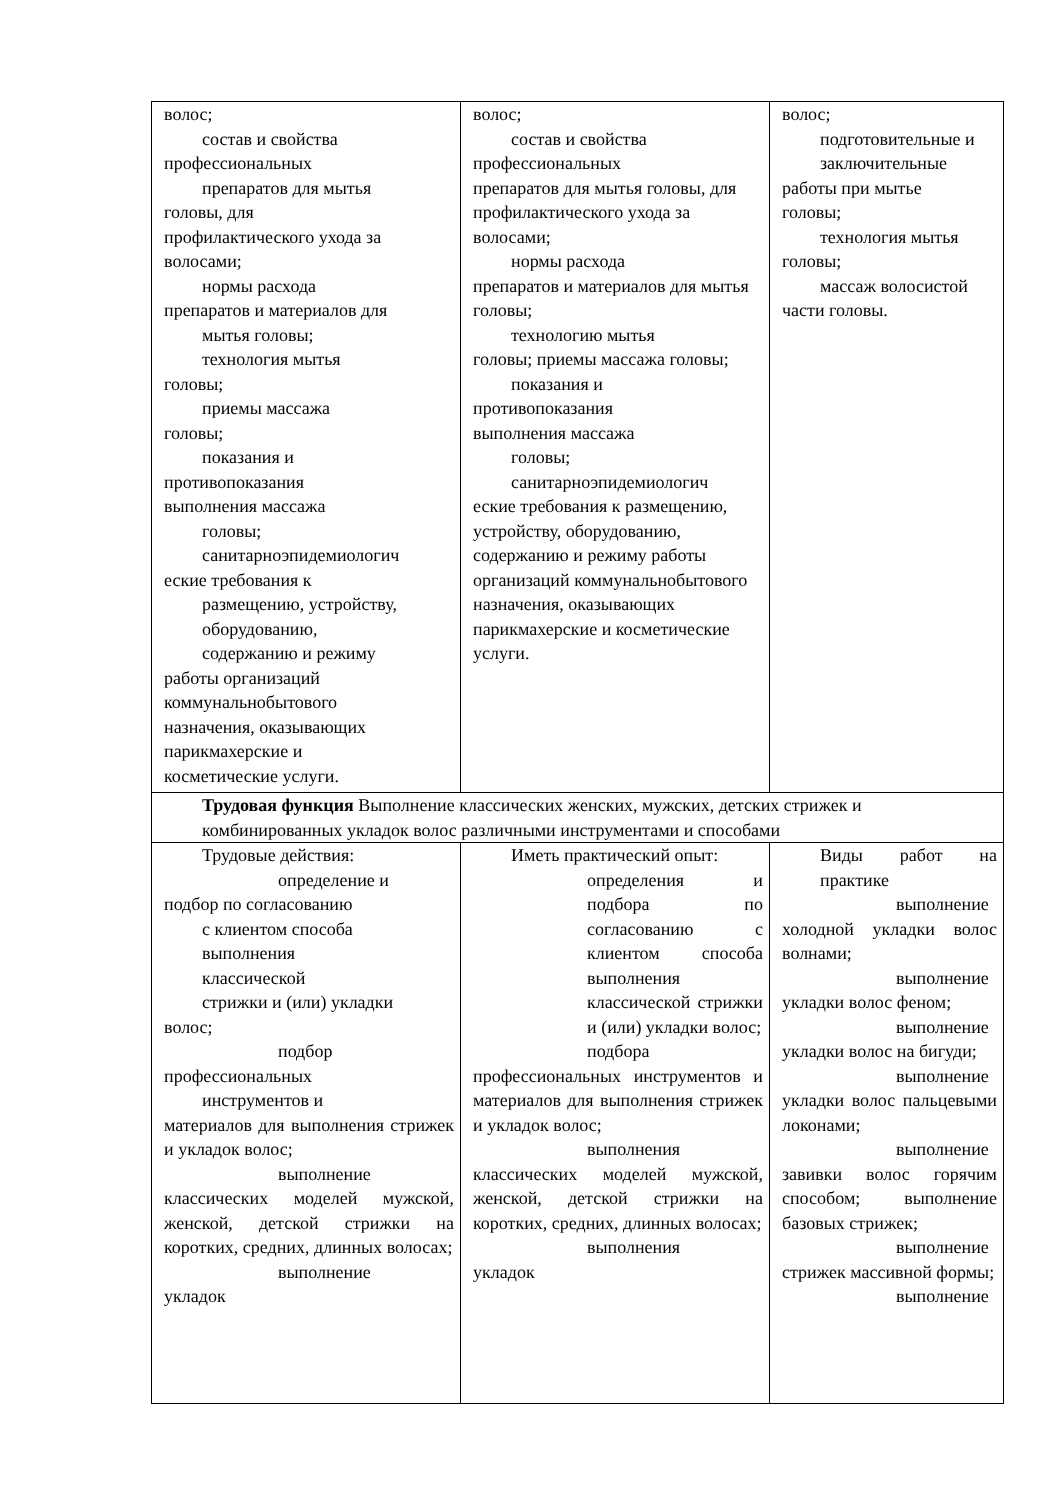| волос; состав и свойства профессиональных препаратов для мытья головы, для профилактического ухода за волосами; нормы расхода препаратов и материалов для мытья головы; технология мытья головы; приемы массажа головы; показания и противопоказания выполнения массажа головы; санитарноэпидемиологич еские требования к размещению, устройству, оборудованию, содержанию и режиму работы организаций коммунальнобытового назначения, оказывающих парикмахерские и косметические услуги. | волос; состав и свойства профессиональных препаратов для мытья головы, для профилактического ухода за волосами; нормы расхода препаратов и материалов для мытья головы; технологию мытья головы; приемы массажа головы; показания и противопоказания выполнения массажа головы; санитарноэпидемиологич еские требования к размещению, устройству, оборудованию, содержанию и режиму работы организаций коммунальнобытового назначения, оказывающих парикмахерские и косметические услуги. | волос; подготовительные и заключительные работы при мытье головы; технология мытья головы; массаж волосистой части головы. |
| Трудовая функция Выполнение классических женских, мужских, детских стрижек и комбинированных укладок волос различными инструментами и способами | | |
| Трудовые действия: определение и подбор по согласованию с клиентом способа выполнения классической стрижки и (или) укладки волос; подбор профессиональных инструментов и материалов для выполнения стрижек и укладок волос; выполнение классических моделей мужской, женской, детской стрижки на коротких, средних, длинных волосах; выполнение укладок | Иметь практический опыт: определения и подбора по согласованию с клиентом способа выполнения классической стрижки и (или) укладки волос; подбора профессиональных инструментов и материалов для выполнения стрижек и укладок волос; выполнения классических моделей мужской, женской, детской стрижки на коротких, средних, длинных волосах; выполнения укладок | Виды работ на практике выполнение холодной укладки волос волнами; выполнение укладки волос феном; выполнение укладки волос на бигуди; выполнение укладки волос пальцевыми локонами; выполнение завивки волос горячим способом; выполнение базовых стрижек; выполнение стрижек массивной формы; выполнение |